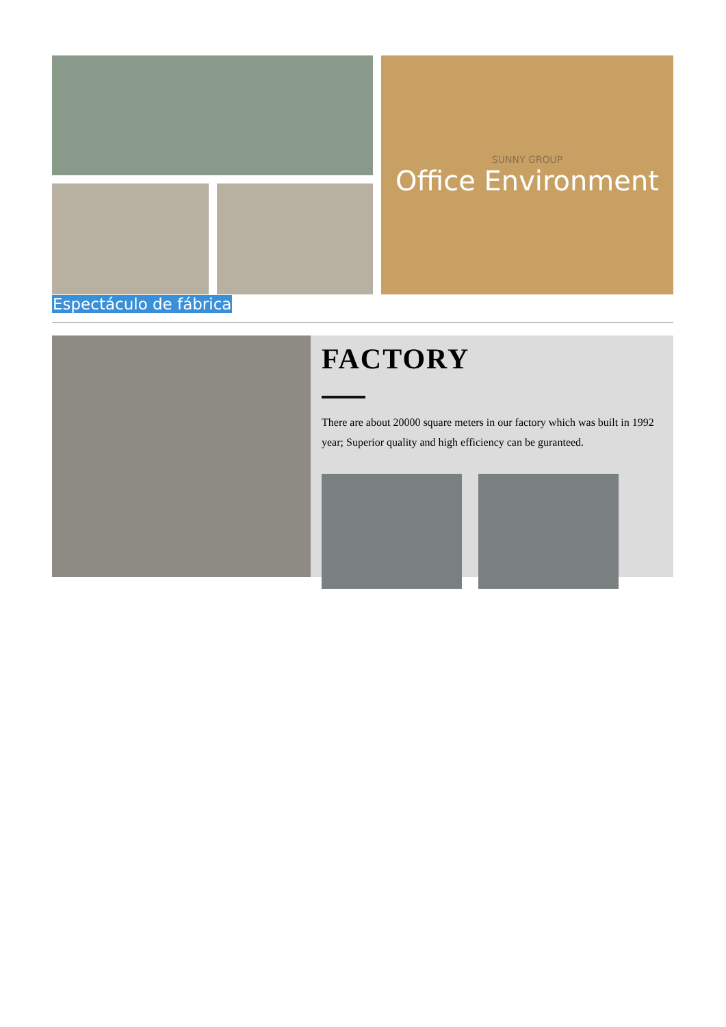SUNNY GROUP
Office Environment
Espectáculo de fábrica
FACTORY
There are about 20000 square meters in our factory which was built in 1992 year; Superior quality and high efficiency can be guranteed.